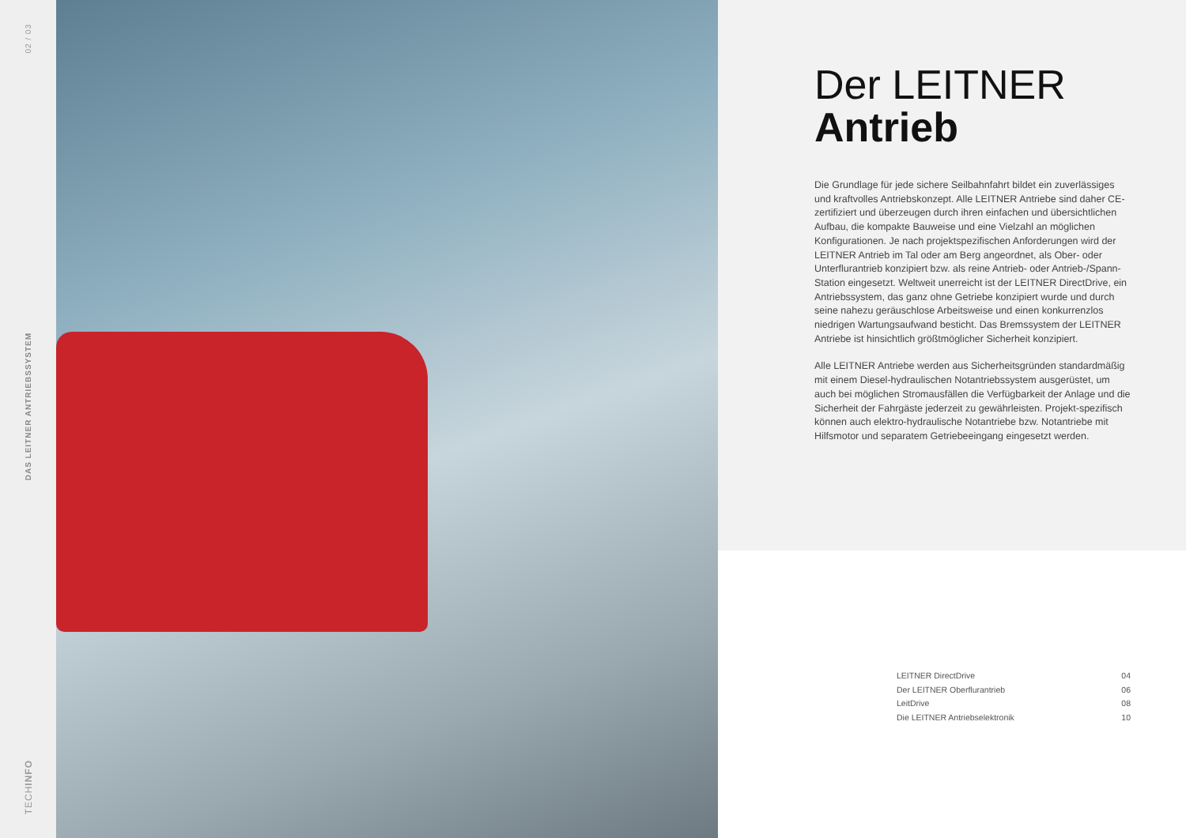02 / 03
DAS LEITNER ANTRIEBSSYSTEM
TECHINFO
Der LEITNER
Antrieb
Die Grundlage für jede sichere Seilbahnfahrt bildet ein zuverlässiges und kraftvolles Antriebskonzept. Alle LEITNER Antriebe sind daher CE-zerti­fiziert und überzeugen durch ihren einfachen und übersichtlichen Aufbau, die kompakte Bauweise und eine Vielzahl an möglichen Konfigurationen. Je nach projektspezifischen Anforderungen wird der LEITNER Antrieb im Tal oder am Berg angeordnet, als Ober- oder Unterflurantrieb konzipiert bzw. als reine Antrieb- oder Antrieb-/Spann-Station eingesetzt. Weltweit unerreicht ist der LEITNER DirectDrive, ein Antriebssystem, das ganz ohne Getriebe konzipiert wurde und durch seine nahezu geräuschlose Arbeitsweise und einen konkurrenzlos niedrigen Wartungsaufwand besticht. Das Bremssystem der LEITNER Antriebe ist hinsichtlich größtmöglicher Sicherheit konzipiert.
Alle LEITNER Antriebe werden aus Sicherheitsgründen standardmäßig mit einem Diesel-hydraulischen Notantriebssystem ausgerüstet, um auch bei möglichen Stromausfällen die Verfügbarkeit der Anlage und die Sicherheit der Fahrgäste jederzeit zu gewährleisten. Projekt-spezi­fisch können auch elektro-hydraulische Notantriebe bzw. Notantriebe mit Hilfsmotor und separatem Getriebeeingang eingesetzt werden.
LEITNER DirectDrive 04
Der LEITNER Oberflurantrieb 06
LeitDrive 08
Die LEITNER Antriebselektronik 10